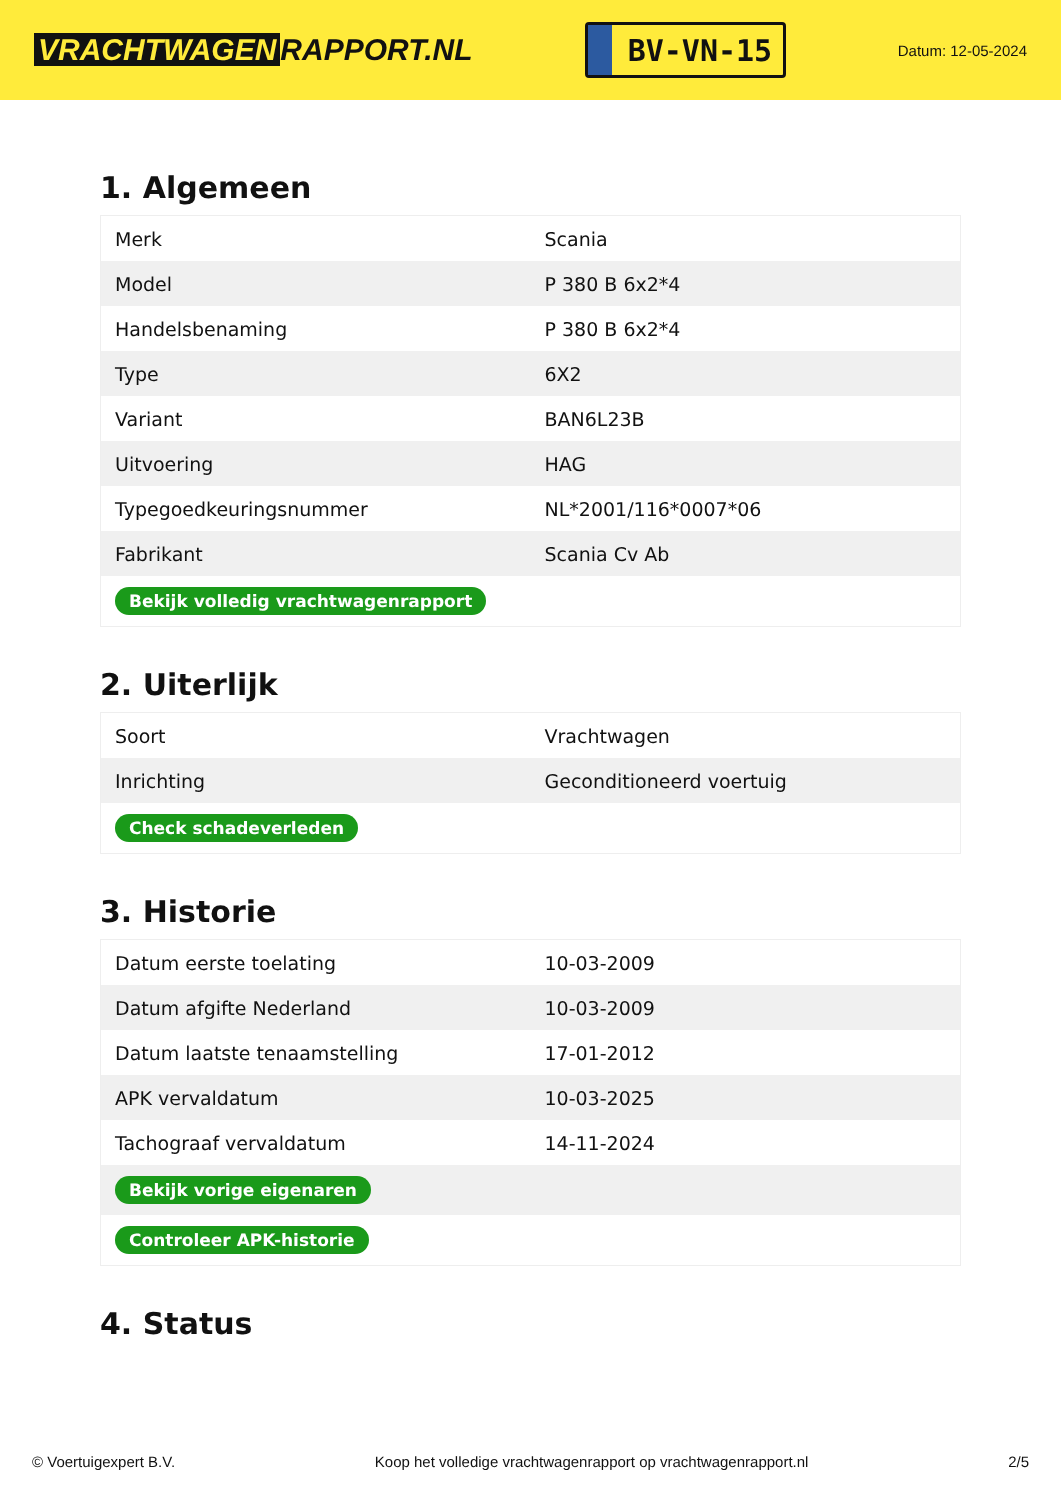VRACHTWAGEN RAPPORT.NL
BV-VN-15
Datum: 12-05-2024
1. Algemeen
| Merk | Scania |
| Model | P 380 B 6x2*4 |
| Handelsbenaming | P 380 B 6x2*4 |
| Type | 6X2 |
| Variant | BAN6L23B |
| Uitvoering | HAG |
| Typegoedkeuringsnummer | NL*2001/116*0007*06 |
| Fabrikant | Scania Cv Ab |
| Bekijk volledig vrachtwagenrapport | |
2. Uiterlijk
| Soort | Vrachtwagen |
| Inrichting | Geconditioneerd voertuig |
| Check schadeverleden | |
3. Historie
| Datum eerste toelating | 10-03-2009 |
| Datum afgifte Nederland | 10-03-2009 |
| Datum laatste tenaamstelling | 17-01-2012 |
| APK vervaldatum | 10-03-2025 |
| Tachograaf vervaldatum | 14-11-2024 |
| Bekijk vorige eigenaren | |
| Controleer APK-historie | |
4. Status
© Voertuigexpert B.V. Koop het volledige vrachtwagenrapport op vrachtwagenrapport.nl 2/5